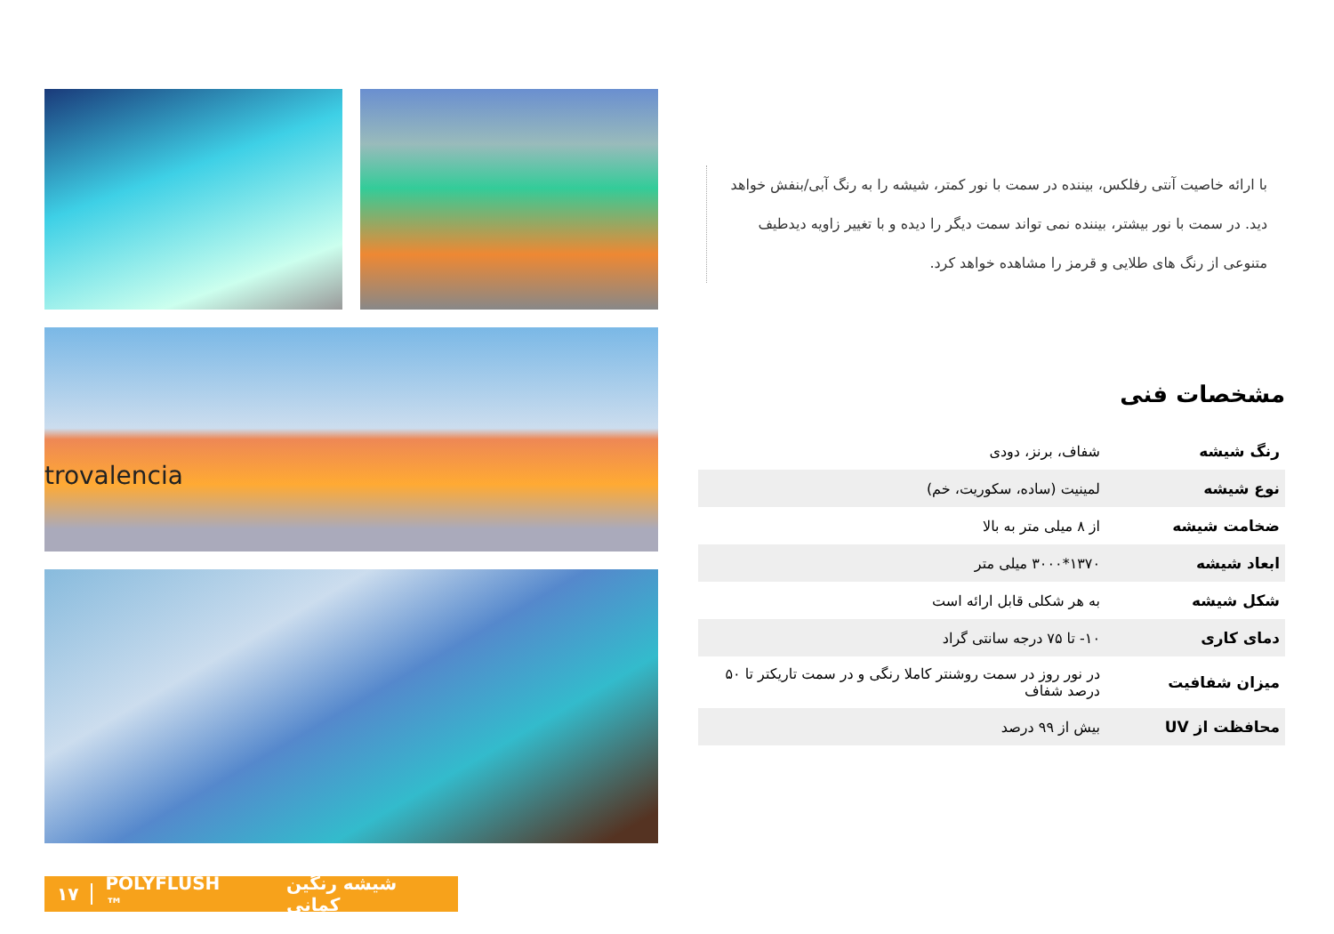trovalencia
با ارائه خاصیت آنتی رفلکس، بیننده در سمت با نور کمتر، شیشه را به رنگ آبی/بنفش خواهد دید. در سمت با نور بیشتر، بیننده نمی تواند سمت دیگر را دیده و با تغییر زاویه دیدطیف متنوعی از رنگ های طلایی و قرمز را مشاهده خواهد کرد.
مشخصات فنی
| رنگ شیشه | شفاف، برنز، دودی |
| نوع شیشه | لمینیت (ساده، سکوریت، خم) |
| ضخامت شیشه | از ۸ میلی متر به بالا |
| ابعاد شیشه | ۱۳۷۰*۳۰۰۰ میلی متر |
| شکل شیشه | به هر شکلی قابل ارائه است |
| دمای کاری | ۱۰- تا ۷۵ درجه سانتی گراد |
| میزان شفافیت | در نور روز در سمت روشنتر کاملا رنگی و در سمت تاریکتر تا ۵۰ درصد شفاف |
| محافظت از UV | بیش از ۹۹ درصد |
۱۷ POLYFLUSH ™ شیشه رنگین کمانی